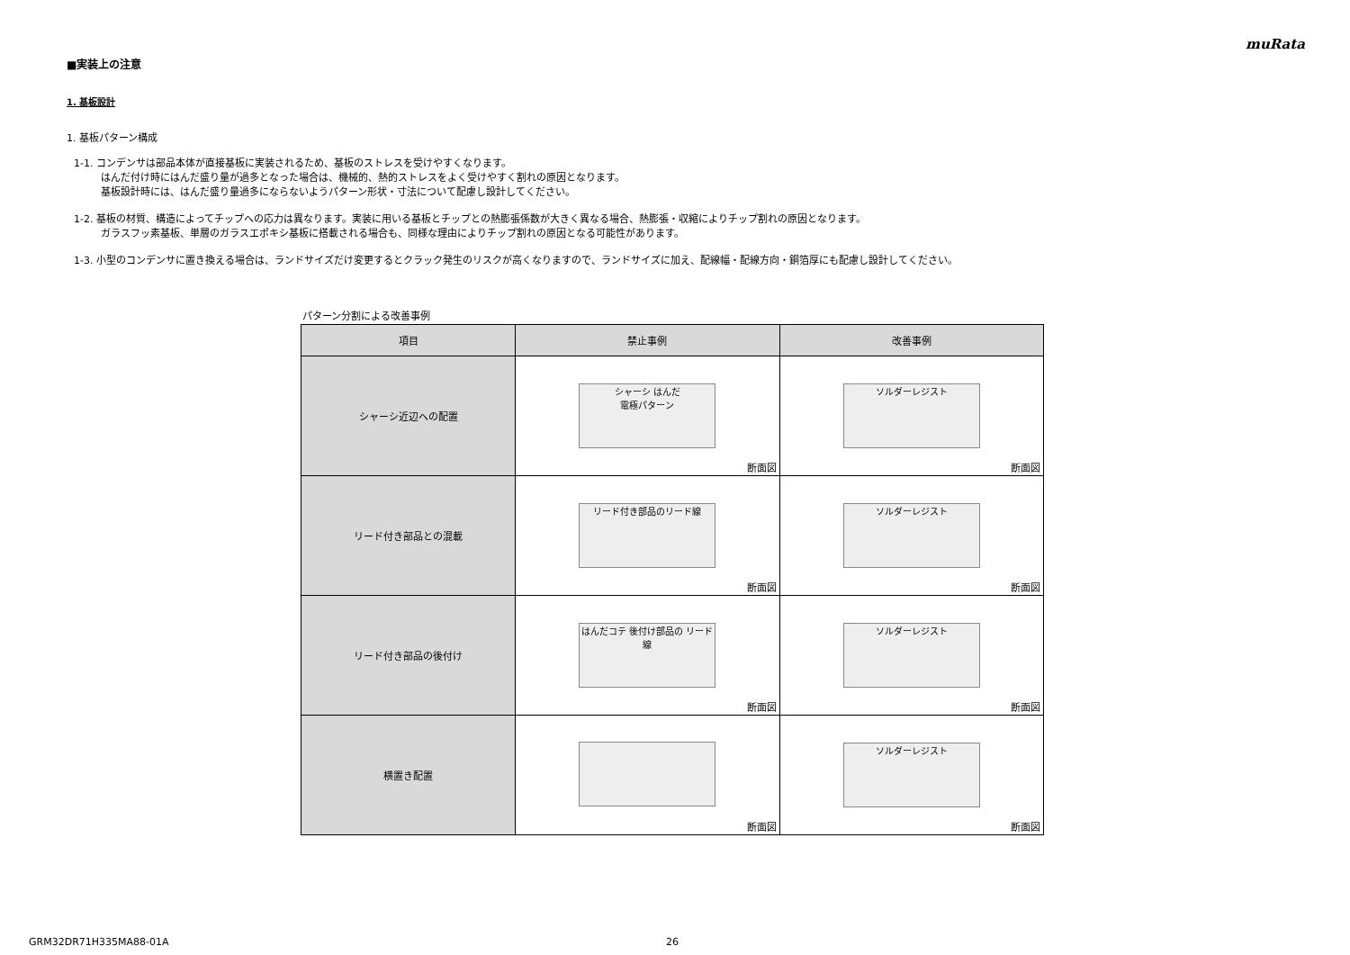muRata
■実装上の注意
1. 基板設計
1. 基板パターン構成
1-1. コンデンサは部品本体が直接基板に実装されるため、基板のストレスを受けやすくなります。
はんだ付け時にはんだ盛り量が過多となった場合は、機械的、熱的ストレスをよく受けやすく割れの原因となります。
基板設計時には、はんだ盛り量過多にならないようパターン形状・寸法について配慮し設計してください。
1-2. 基板の材質、構造によってチップへの応力は異なります。実装に用いる基板とチップとの熱膨張係数が大きく異なる場合、熱膨張・収縮によりチップ割れの原因となります。
ガラスフッ素基板、単層のガラスエポキシ基板に搭載される場合も、同様な理由によりチップ割れの原因となる可能性があります。
1-3. 小型のコンデンサに置き換える場合は、ランドサイズだけ変更するとクラック発生のリスクが高くなりますので、ランドサイズに加え、配線幅・配線方向・銅箔厚にも配慮し設計してください。
パターン分割による改善事例
| 項目 | 禁止事例 | 改善事例 |
| --- | --- | --- |
| シャーシ近辺への配置 | シャーシ はんだ 電極パターン 断面図 | ソルダーレジスト 断面図 |
| リード付き部品との混載 | リード付き部品のリード線 断面図 | ソルダーレジスト 断面図 |
| リード付き部品の後付け | はんだコテ 後付け部品の リード線 断面図 | ソルダーレジスト 断面図 |
| 横置き配置 | 断面図 | ソルダーレジスト 断面図 |
GRM32DR71H335MA88-01A 26